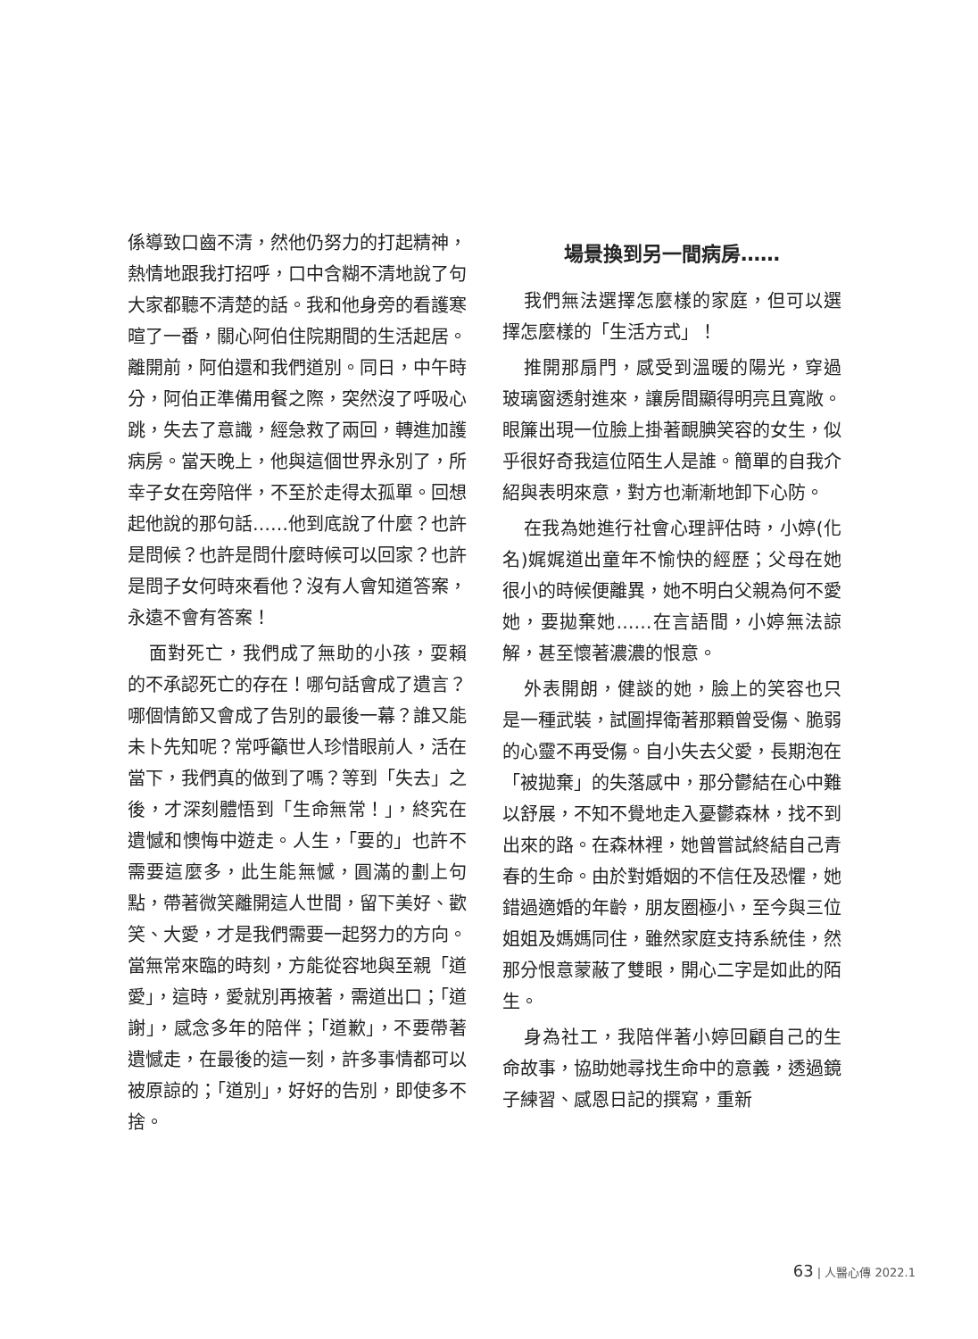係導致口齒不清，然他仍努力的打起精神，熱情地跟我打招呼，口中含糊不清地說了句大家都聽不清楚的話。我和他身旁的看護寒暄了一番，關心阿伯住院期間的生活起居。離開前，阿伯還和我們道別。同日，中午時分，阿伯正準備用餐之際，突然沒了呼吸心跳，失去了意識，經急救了兩回，轉進加護病房。當天晚上，他與這個世界永別了，所幸子女在旁陪伴，不至於走得太孤單。回想起他說的那句話……他到底說了什麼？也許是問候？也許是問什麼時候可以回家？也許是問子女何時來看他？沒有人會知道答案，永遠不會有答案！
面對死亡，我們成了無助的小孩，耍賴的不承認死亡的存在！哪句話會成了遺言？哪個情節又會成了告別的最後一幕？誰又能未卜先知呢？常呼籲世人珍惜眼前人，活在當下，我們真的做到了嗎？等到「失去」之後，才深刻體悟到「生命無常！」，終究在遺憾和懊悔中遊走。人生，「要的」也許不需要這麼多，此生能無憾，圓滿的劃上句點，帶著微笑離開這人世間，留下美好、歡笑、大愛，才是我們需要一起努力的方向。當無常來臨的時刻，方能從容地與至親「道愛」，這時，愛就別再掖著，需道出口；「道謝」，感念多年的陪伴；「道歉」，不要帶著遺憾走，在最後的這一刻，許多事情都可以被原諒的；「道別」，好好的告別，即使多不捨。
場景換到另一間病房……
我們無法選擇怎麼樣的家庭，但可以選擇怎麼樣的「生活方式」！
推開那扇門，感受到溫暖的陽光，穿過玻璃窗透射進來，讓房間顯得明亮且寬敞。眼簾出現一位臉上掛著靦腆笑容的女生，似乎很好奇我這位陌生人是誰。簡單的自我介紹與表明來意，對方也漸漸地卸下心防。
在我為她進行社會心理評估時，小婷(化名)娓娓道出童年不愉快的經歷；父母在她很小的時候便離異，她不明白父親為何不愛她，要拋棄她……在言語間，小婷無法諒解，甚至懷著濃濃的恨意。
外表開朗，健談的她，臉上的笑容也只是一種武裝，試圖捍衛著那顆曾受傷、脆弱的心靈不再受傷。自小失去父愛，長期泡在「被拋棄」的失落感中，那分鬱結在心中難以舒展，不知不覺地走入憂鬱森林，找不到出來的路。在森林裡，她曾嘗試終結自己青春的生命。由於對婚姻的不信任及恐懼，她錯過適婚的年齡，朋友圈極小，至今與三位姐姐及媽媽同住，雖然家庭支持系統佳，然那分恨意蒙蔽了雙眼，開心二字是如此的陌生。
身為社工，我陪伴著小婷回顧自己的生命故事，協助她尋找生命中的意義，透過鏡子練習、感恩日記的撰寫，重新
63 | 人醫心傳 2022.1